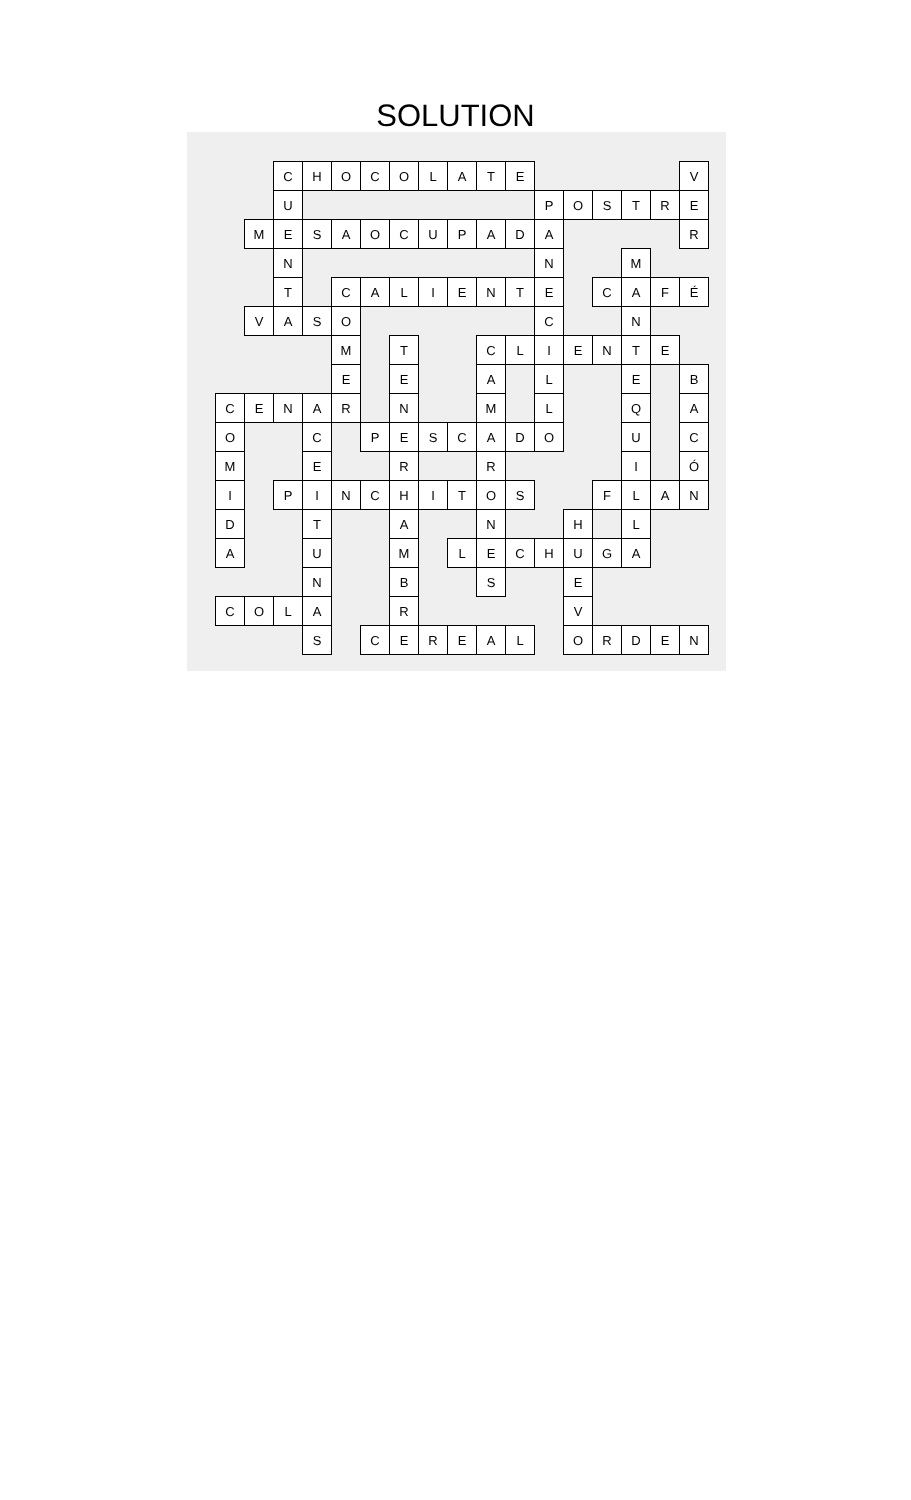SOLUTION
| | | C | H | O | C | O | L | A | T | E | | | | | | V |
| | | U | | | | | | | | | P | O | S | T | R | E |
| | M | E | S | A | O | C | U | P | A | D | A | | | | | R |
| | | N | | | | | | | | | N | | | M | | |
| | | T | | C | A | L | I | E | N | T | E | | C | A | F | É |
| | V | A | S | O | | | | | | | C | | | N | | |
| | | | | M | | T | | | C | L | I | E | N | T | E | |
| | | | | E | | E | | | A | | L | | | E | | B |
| C | E | N | A | R | | N | | | M | | L | | | Q | | A |
| O | | | C | | P | E | S | C | A | D | O | | | U | | C |
| M | | | E | | | R | | | R | | | | | I | | Ó |
| I | | P | I | N | C | H | I | T | O | S | | | F | L | A | N |
| D | | | T | | | A | | | N | | | H | | L | | |
| A | | | U | | | M | | L | E | C | H | U | G | A | | |
| | | | N | | | B | | | S | | | E | | | | |
| C | O | L | A | | | R | | | | | | V | | | | |
| | | | S | | C | E | R | E | A | L | | O | R | D | E | N |